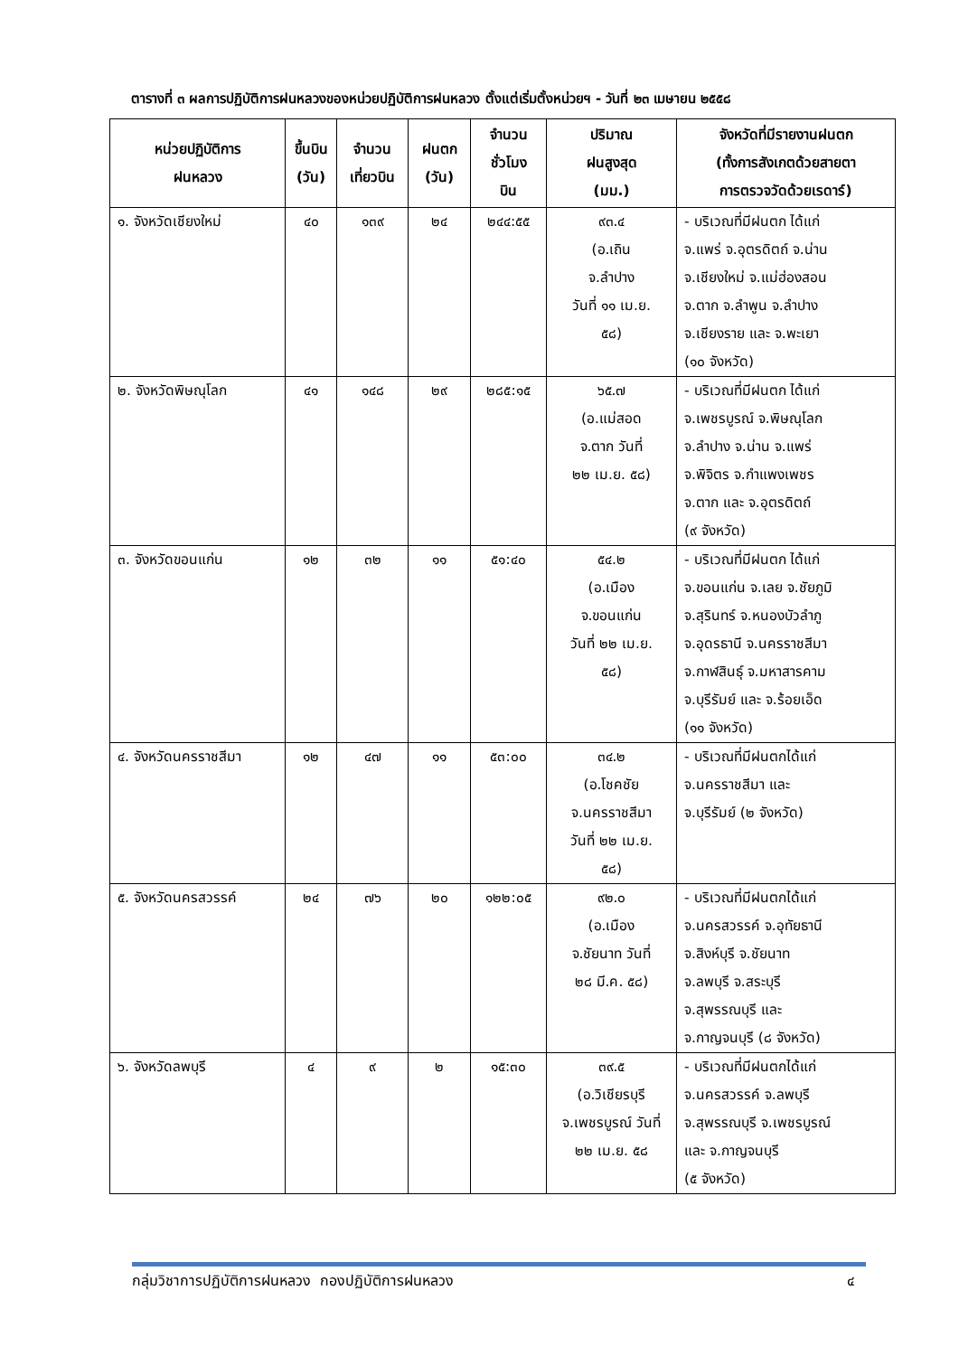ตารางที่ ๓ ผลการปฏิบัติการฝนหลวงของหน่วยปฏิบัติการฝนหลวง ตั้งแต่เริ่มตั้งหน่วยฯ - วันที่ ๒๓ เมษายน ๒๕๕๘
| หน่วยปฏิบัติการ ฝนหลวง | ขึ้นบิน (วัน) | จำนวน เที่ยวบิน | ฝนตก (วัน) | จำนวน ชั่วโมง บิน | ปริมาณ ฝนสูงสุด (มม.) | จังหวัดที่มีรายงานฝนตก (ทั้งการสังเกตด้วยสายตา การตรวจวัดด้วยเรดาร์) |
| --- | --- | --- | --- | --- | --- | --- |
| ๑. จังหวัดเชียงใหม่ | ๔๐ | ๑๓๙ | ๒๔ | ๒๔๔:๕๕ | ๙๓.๔ (อ.เถิน จ.ลำปาง วันที่ ๑๑ เม.ย. ๕๘) | - บริเวณที่มีฝนตก ได้แก่ จ.แพร่ จ.อุตรดิตถ์ จ.น่าน จ.เชียงใหม่ จ.แม่ฮ่องสอน จ.ตาก จ.ลำพูน จ.ลำปาง จ.เชียงราย และ จ.พะเยา (๑๐ จังหวัด) |
| ๒. จังหวัดพิษณุโลก | ๔๑ | ๑๔๘ | ๒๙ | ๒๘๕:๑๕ | ๖๕.๗ (อ.แม่สอด จ.ตาก วันที่ ๒๒ เม.ย. ๕๘) | - บริเวณที่มีฝนตก ได้แก่ จ.เพชรบูรณ์ จ.พิษณุโลก จ.ลำปาง จ.น่าน จ.แพร่ จ.พิจิตร จ.กำแพงเพชร จ.ตาก และ จ.อุตรดิตถ์ (๙ จังหวัด) |
| ๓. จังหวัดขอนแก่น | ๑๒ | ๓๒ | ๑๑ | ๕๑:๔๐ | ๕๔.๒ (อ.เมือง จ.ขอนแก่น วันที่ ๒๒ เม.ย. ๕๘) | - บริเวณที่มีฝนตก ได้แก่ จ.ขอนแก่น จ.เลย จ.ชัยภูมิ จ.สุรินทร์ จ.หนองบัวลำภู จ.อุดรธานี จ.นครราชสีมา จ.กาฬสินธุ์ จ.มหาสารคาม จ.บุรีรัมย์ และ จ.ร้อยเอ็ด (๑๑ จังหวัด) |
| ๔. จังหวัดนครราชสีมา | ๑๒ | ๔๗ | ๑๑ | ๕๓:๐๐ | ๓๔.๒ (อ.โชคชัย จ.นครราชสีมา วันที่ ๒๒ เม.ย. ๕๘) | - บริเวณที่มีฝนตกได้แก่ จ.นครราชสีมา และ จ.บุรีรัมย์ (๒ จังหวัด) |
| ๕. จังหวัดนครสวรรค์ | ๒๔ | ๗๖ | ๒๐ | ๑๒๒:๐๕ | ๙๒.๐ (อ.เมือง จ.ชัยนาท วันที่ ๒๘ มี.ค. ๕๘) | - บริเวณที่มีฝนตกได้แก่ จ.นครสวรรค์ จ.อุทัยธานี จ.สิงห์บุรี จ.ชัยนาท จ.ลพบุรี จ.สระบุรี จ.สุพรรณบุรี และ จ.กาญจนบุรี (๘ จังหวัด) |
| ๖. จังหวัดลพบุรี | ๔ | ๙ | ๒ | ๑๕:๓๐ | ๓๙.๕ (อ.วิเชียรบุรี จ.เพชรบูรณ์ วันที่ ๒๒ เม.ย. ๕๘ | - บริเวณที่มีฝนตกได้แก่ จ.นครสวรรค์ จ.ลพบุรี จ.สุพรรณบุรี จ.เพชรบูรณ์ และ จ.กาญจนบุรี (๕ จังหวัด) |
กลุ่มวิชาการปฏิบัติการฝนหลวง กองปฏิบัติการฝนหลวง ๔